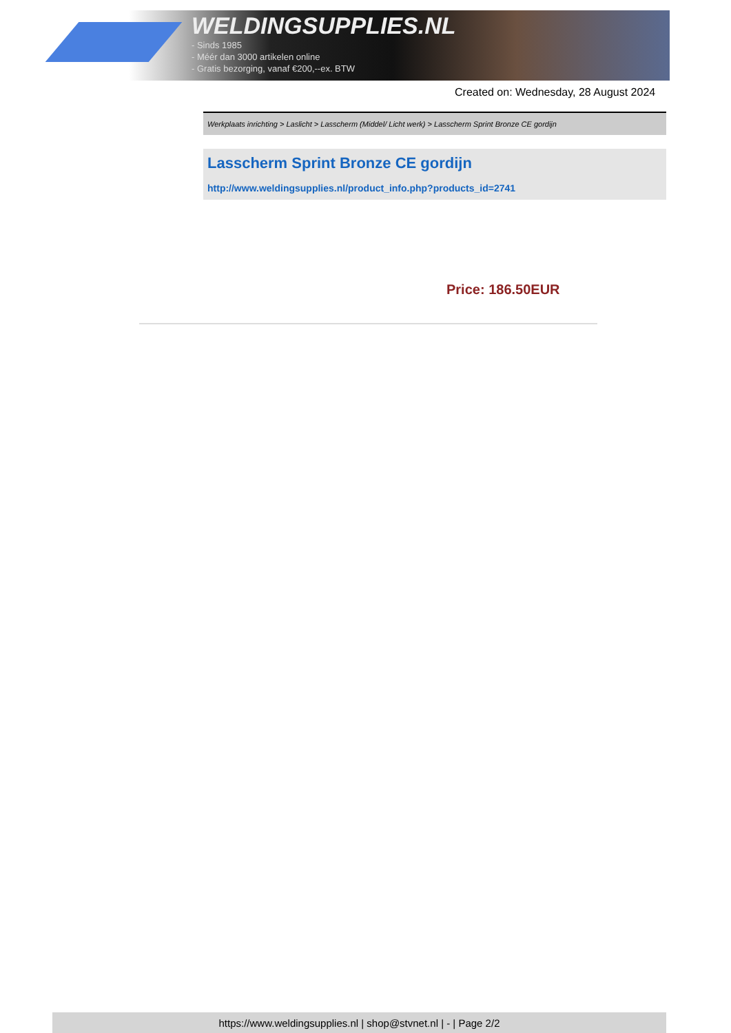WELDINGSUPPLIES.NL
- Sinds 1985
- Méér dan 3000 artikelen online
- Gratis bezorging, vanaf €200,--ex. BTW
Created on: Wednesday, 28 August 2024
Werkplaats inrichting > Laslicht > Lasscherm (Middel/ Licht werk) > Lasscherm Sprint Bronze CE gordijn
Lasscherm Sprint Bronze CE gordijn
http://www.weldingsupplies.nl/product_info.php?products_id=2741
Price: 186.50EUR
https://www.weldingsupplies.nl | shop@stvnet.nl | - | Page 2/2